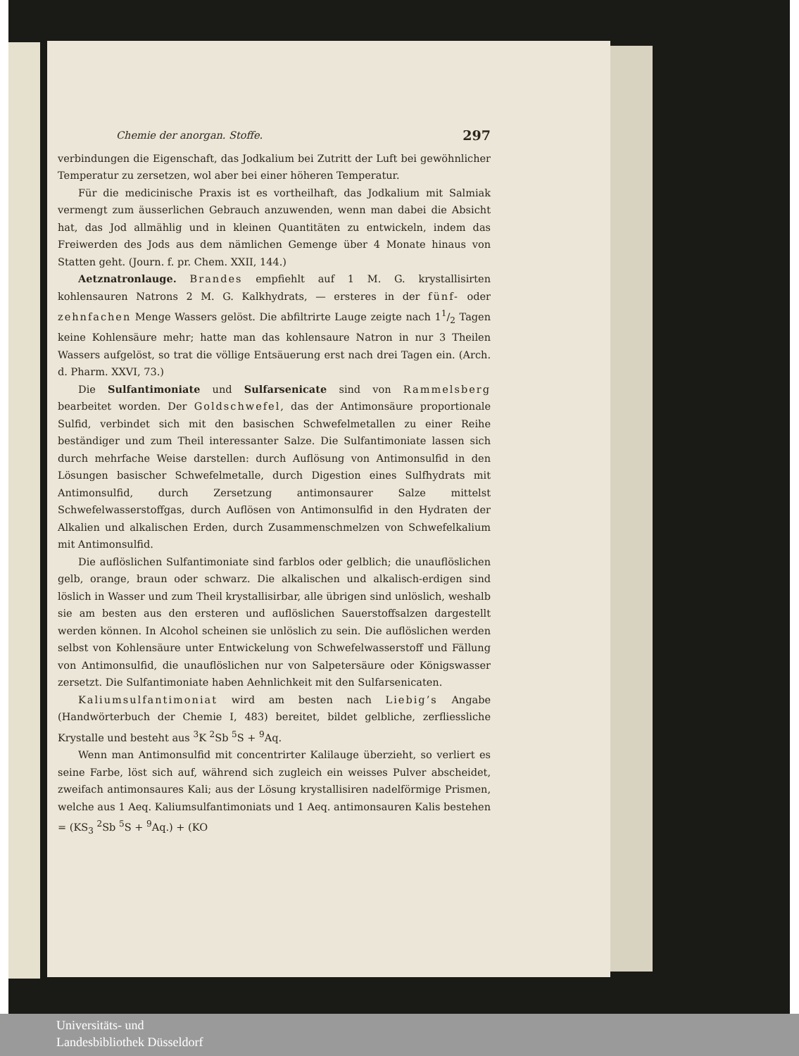Chemie der anorgan. Stoffe. 297
verbindungen die Eigenschaft, das Jodkalium bei Zutritt der Luft bei gewöhnlicher Temperatur zu zersetzen, wol aber bei einer höheren Temperatur.
Für die medicinische Praxis ist es vortheilhaft, das Jodkalium mit Salmiak vermengt zum äusserlichen Gebrauch anzuwenden, wenn man dabei die Absicht hat, das Jod allmählig und in kleinen Quantitäten zu entwickeln, indem das Freiwerden des Jods aus dem nämlichen Gemenge über 4 Monate hinaus von Statten geht. (Journ. f. pr. Chem. XXII, 144.)
Aetznatronlauge. Brandes empfiehlt auf 1 M. G. krystallisirten kohlensauren Natrons 2 M. G. Kalkhydrats, — ersteres in der fünf- oder zehnfachen Menge Wassers gelöst. Die abfiltrirte Lauge zeigte nach 11/2 Tagen keine Kohlensäure mehr; hatte man das kohlensaure Natron in nur 3 Theilen Wassers aufgelöst, so trat die völlige Entsäuerung erst nach drei Tagen ein. (Arch. d. Pharm. XXVI, 73.)
Die Sulfantimoniate und Sulfarsenicate sind von Rammelsberg bearbeitet worden. Der Goldschwefel, das der Antimonsäure proportionale Sulfid, verbindet sich mit den basischen Schwefelmetallen zu einer Reihe beständiger und zum Theil interessanter Salze. Die Sulfantimoniate lassen sich durch mehrfache Weise darstellen: durch Auflösung von Antimonsulfid in den Lösungen basischer Schwefelmetalle, durch Digestion eines Sulfhydrats mit Antimonsulfid, durch Zersetzung antimonsaurer Salze mittelst Schwefelwasserstoffgas, durch Auflösen von Antimonsulfid in den Hydraten der Alkalien und alkalischen Erden, durch Zusammenschmelzen von Schwefelkalium mit Antimonsulfid.
Die auflöslichen Sulfantimoniate sind farblos oder gelblich; die unauflöslichen gelb, orange, braun oder schwarz. Die alkalischen und alkalisch-erdigen sind löslich in Wasser und zum Theil krystallisirbar, alle übrigen sind unlöslich, weshalb sie am besten aus den ersteren und auflöslichen Sauerstoffsalzen dargestellt werden können. In Alcohol scheinen sie unlöslich zu sein. Die auflöslichen werden selbst von Kohlensäure unter Entwickelung von Schwefelwasserstoff und Fällung von Antimonsulfid, die unauflöslichen nur von Salpetersäure oder Königswasser zersetzt. Die Sulfantimoniate haben Aehnlichkeit mit den Sulfarsenicaten.
Kaliumsulfantimoniat wird am besten nach Liebig’s Angabe (Handwörterbuch der Chemie I, 483) bereitet, bildet gelbliche, zerfliessliche Krystalle und besteht aus <sup>3</sup>K <sup>2</sup>Sb <sup>5</sup>S + <sup>9</sup>Aq.
Wenn man Antimonsulfid mit concentrirter Kalilauge überzieht, so verliert es seine Farbe, löst sich auf, während sich zugleich ein weisses Pulver abscheidet, zweifach antimonsaures Kali; aus der Lösung krystallisiren nadelförmige Prismen, welche aus 1 Aeq. Kaliumsulfantimoniats und 1 Aeq. antimonsauren Kalis bestehen = (KS<sub>3</sub> <sup>2</sup>Sb <sup>5</sup>S + <sup>9</sup>Aq.) + (KO
Universitäts- und
Landesbibliothek Düsseldorf